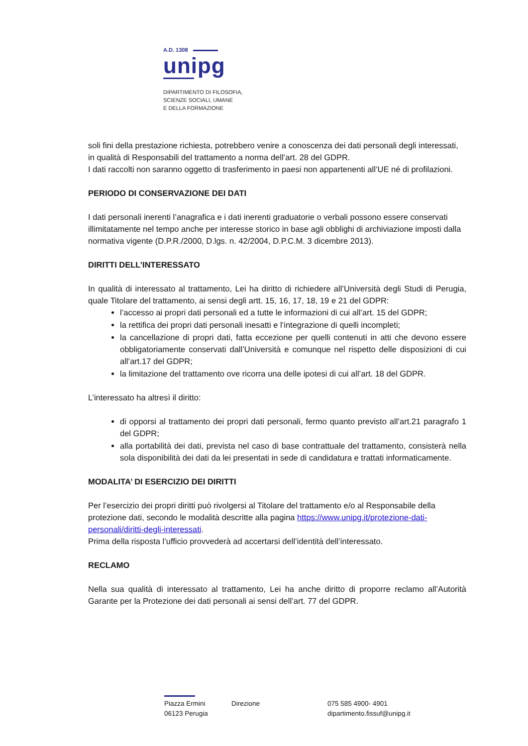A.D. 1308
unipg
DIPARTIMENTO DI FILOSOFIA,
SCIENZE SOCIALI, UMANE
E DELLA FORMAZIONE
soli fini della prestazione richiesta, potrebbero venire a conoscenza dei dati personali degli interessati, in qualità di Responsabili del trattamento a norma dell’art. 28 del GDPR.
I dati raccolti non saranno oggetto di trasferimento in paesi non appartenenti all’UE né di profilazioni.
PERIODO DI CONSERVAZIONE DEI DATI
I dati personali inerenti l’anagrafica e i dati inerenti graduatorie o verbali possono essere conservati illimitatamente nel tempo anche per interesse storico in base agli obblighi di archiviazione imposti dalla normativa vigente (D.P.R./2000, D.lgs. n. 42/2004, D.P.C.M. 3 dicembre 2013).
DIRITTI DELL’INTERESSATO
In qualità di interessato al trattamento, Lei ha diritto di richiedere all’Università degli Studi di Perugia, quale Titolare del trattamento, ai sensi degli artt. 15, 16, 17, 18, 19 e 21 del GDPR:
l’accesso ai propri dati personali ed a tutte le informazioni di cui all’art. 15 del GDPR;
la rettifica dei propri dati personali inesatti e l’integrazione di quelli incompleti;
la cancellazione di propri dati, fatta eccezione per quelli contenuti in atti che devono essere obbligatoriamente conservati dall’Università e comunque nel rispetto delle disposizioni di cui all’art.17 del GDPR;
la limitazione del trattamento ove ricorra una delle ipotesi di cui all’art. 18 del GDPR.
L’interessato ha altresì il diritto:
di opporsi al trattamento dei propri dati personali, fermo quanto previsto all’art.21 paragrafo 1 del GDPR;
alla portabilità dei dati, prevista nel caso di base contrattuale del trattamento, consisterà nella sola disponibilità dei dati da lei presentati in sede di candidatura e trattati informaticamente.
MODALITA’ DI ESERCIZIO DEI DIRITTI
Per l’esercizio dei propri diritti può rivolgersi al Titolare del trattamento e/o al Responsabile della protezione dati, secondo le modalità descritte alla pagina https://www.unipg.it/protezione-dati-personali/diritti-degli-interessati.
Prima della risposta l’ufficio provvederà ad accertarsi dell’identità dell’interessato.
RECLAMO
Nella sua qualità di interessato al trattamento, Lei ha anche diritto di proporre reclamo all’Autorità Garante per la Protezione dei dati personali ai sensi dell’art. 77 del GDPR.
Piazza Ermini
06123 Perugia
Direzione 075 585 4900- 4901
dipartimento.fissuf@unipg.it